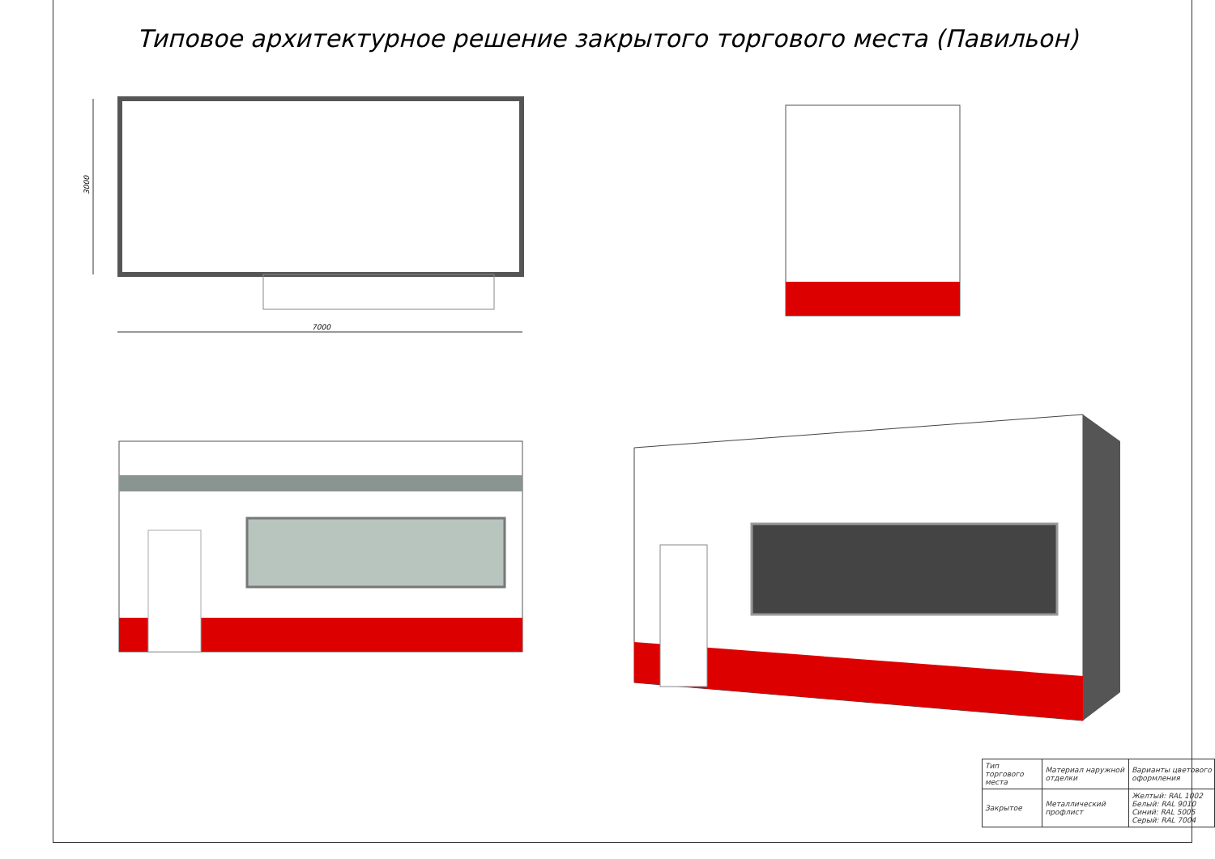Типовое архитектурное решение закрытого торгового места (Павильон)
7000
3000
| Тип торгового места | Материал наружной отделки | Варианты цветового оформления |
| Закрытое | Металлический профлист | Желтый: RAL 1002 Белый: RAL 9010 Синий: RAL 5005 Серый: RAL 7004 |